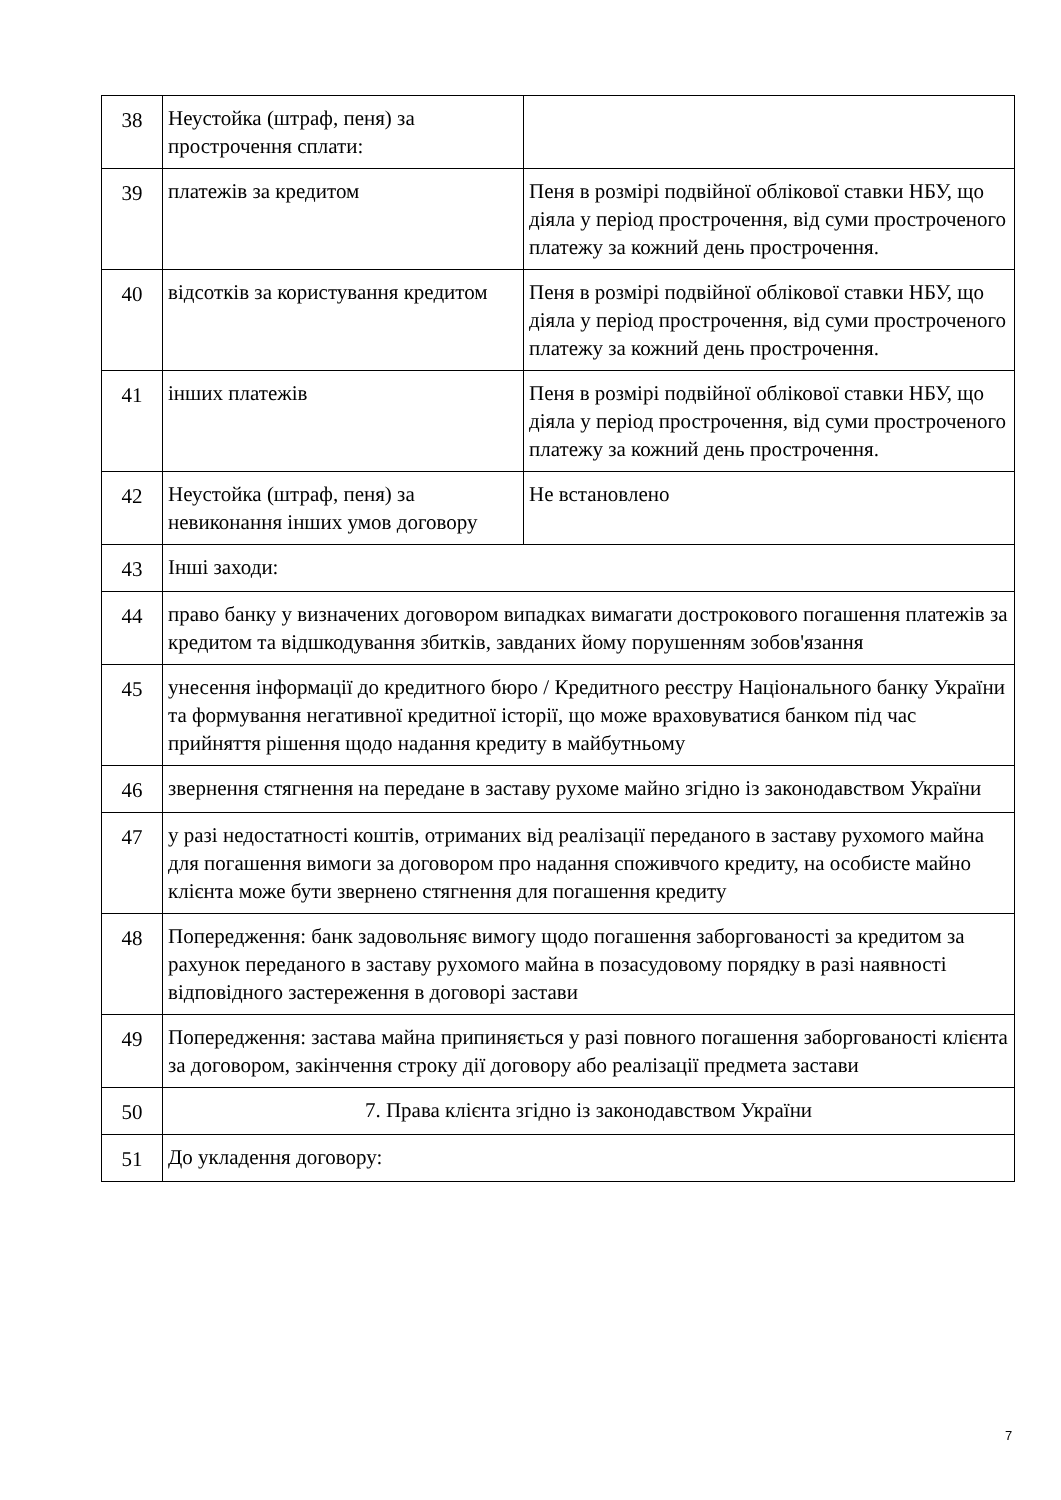| 38 | Неустойка (штраф, пеня) за прострочення сплати: | |
| 39 | платежів за кредитом | Пеня в розмірі подвійної облікової ставки НБУ, що діяла у період прострочення, від суми простроченого платежу за кожний день прострочення. |
| 40 | відсотків за користування кредитом | Пеня в розмірі подвійної облікової ставки НБУ, що діяла у період прострочення, від суми простроченого платежу за кожний день прострочення. |
| 41 | інших платежів | Пеня в розмірі подвійної облікової ставки НБУ, що діяла у період прострочення, від суми простроченого платежу за кожний день прострочення. |
| 42 | Неустойка (штраф, пеня) за невиконання інших умов договору | Не встановлено |
| 43 | Інші заходи: | |
| 44 | право банку у визначених договором випадках вимагати дострокового погашення платежів за кредитом та відшкодування збитків, завданих йому порушенням зобов'язання | |
| 45 | унесення інформації до кредитного бюро / Кредитного реєстру Національного банку України та формування негативної кредитної історії, що може враховуватися банком під час прийняття рішення щодо надання кредиту в майбутньому | |
| 46 | звернення стягнення на передане в заставу рухоме майно згідно із законодавством України | |
| 47 | у разі недостатності коштів, отриманих від реалізації переданого в заставу рухомого майна для погашення вимоги за договором про надання споживчого кредиту, на особисте майно клієнта може бути звернено стягнення для погашення кредиту | |
| 48 | Попередження: банк задовольняє вимогу щодо погашення заборгованості за кредитом за рахунок переданого в заставу рухомого майна в позасудовому порядку в разі наявності відповідного застереження в договорі застави | |
| 49 | Попередження: застава майна припиняється у разі повного погашення заборгованості клієнта за договором, закінчення строку дії договору або реалізації предмета застави | |
| 50 | 7. Права клієнта згідно із законодавством України | |
| 51 | До укладення договору: | |
7